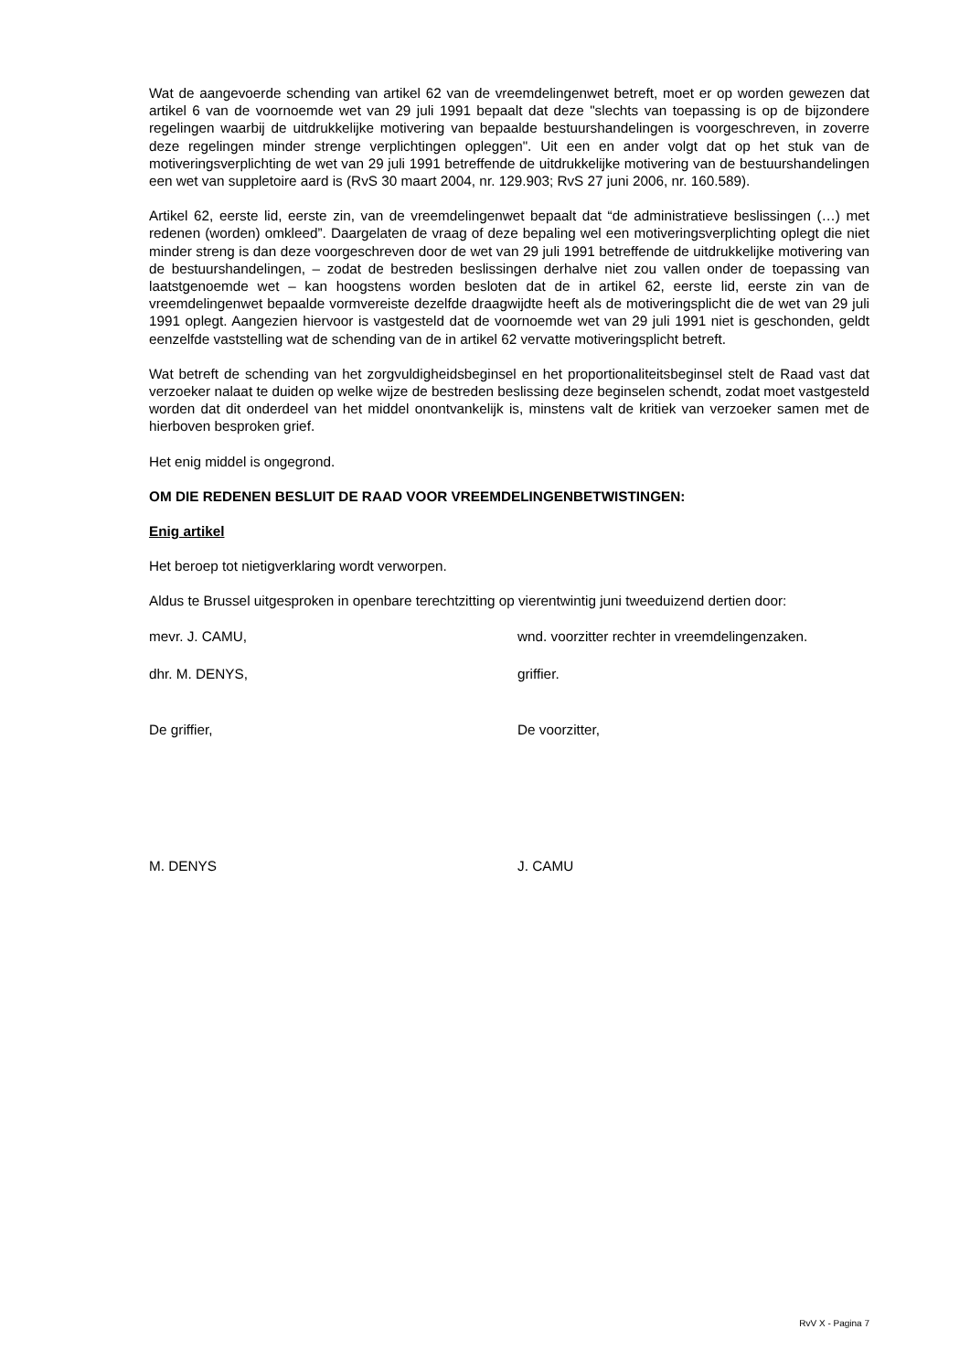Wat de aangevoerde schending van artikel 62 van de vreemdelingenwet betreft, moet er op worden gewezen dat artikel 6 van de voornoemde wet van 29 juli 1991 bepaalt dat deze "slechts van toepassing is op de bijzondere regelingen waarbij de uitdrukkelijke motivering van bepaalde bestuurshandelingen is voorgeschreven, in zoverre deze regelingen minder strenge verplichtingen opleggen". Uit een en ander volgt dat op het stuk van de motiveringsverplichting de wet van 29 juli 1991 betreffende de uitdrukkelijke motivering van de bestuurshandelingen een wet van suppletoire aard is (RvS 30 maart 2004, nr. 129.903; RvS 27 juni 2006, nr. 160.589).
Artikel 62, eerste lid, eerste zin, van de vreemdelingenwet bepaalt dat “de administratieve beslissingen (…) met redenen (worden) omkleed”. Daargelaten de vraag of deze bepaling wel een motiveringsverplichting oplegt die niet minder streng is dan deze voorgeschreven door de wet van 29 juli 1991 betreffende de uitdrukkelijke motivering van de bestuurshandelingen, – zodat de bestreden beslissingen derhalve niet zou vallen onder de toepassing van laatstgenoemde wet – kan hoogstens worden besloten dat de in artikel 62, eerste lid, eerste zin van de vreemdelingenwet bepaalde vormvereiste dezelfde draagwijdte heeft als de motiveringsplicht die de wet van 29 juli 1991 oplegt. Aangezien hiervoor is vastgesteld dat de voornoemde wet van 29 juli 1991 niet is geschonden, geldt eenzelfde vaststelling wat de schending van de in artikel 62 vervatte motiveringsplicht betreft.
Wat betreft de schending van het zorgvuldigheidsbeginsel en het proportionaliteitsbeginsel stelt de Raad vast dat verzoeker nalaat te duiden op welke wijze de bestreden beslissing deze beginselen schendt, zodat moet vastgesteld worden dat dit onderdeel van het middel onontvankelijk is, minstens valt de kritiek van verzoeker samen met de hierboven besproken grief.
Het enig middel is ongegrond.
OM DIE REDENEN BESLUIT DE RAAD VOOR VREEMDELINGENBETWISTINGEN:
Enig artikel
Het beroep tot nietigverklaring wordt verworpen.
Aldus te Brussel uitgesproken in openbare terechtzitting op vierentwintig juni tweeduizend dertien door:
mevr. J. CAMU, wnd. voorzitter rechter in vreemdelingenzaken.
dhr. M. DENYS, griffier.
De griffier, De voorzitter,
M. DENYS J. CAMU
RvV X - Pagina 7